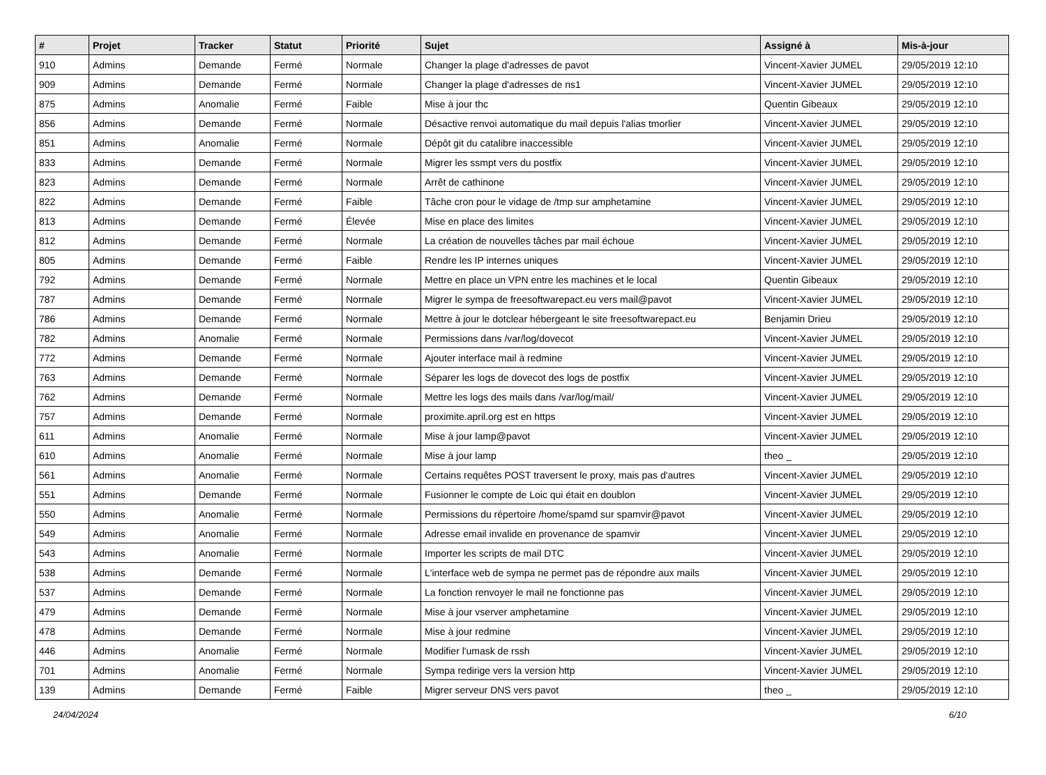| # | Projet | Tracker | Statut | Priorité | Sujet | Assigné à | Mis-à-jour |
| --- | --- | --- | --- | --- | --- | --- | --- |
| 910 | Admins | Demande | Fermé | Normale | Changer la plage d'adresses de pavot | Vincent-Xavier JUMEL | 29/05/2019 12:10 |
| 909 | Admins | Demande | Fermé | Normale | Changer la plage d'adresses de ns1 | Vincent-Xavier JUMEL | 29/05/2019 12:10 |
| 875 | Admins | Anomalie | Fermé | Faible | Mise à jour thc | Quentin Gibeaux | 29/05/2019 12:10 |
| 856 | Admins | Demande | Fermé | Normale | Désactive renvoi automatique du mail depuis l'alias tmorlier | Vincent-Xavier JUMEL | 29/05/2019 12:10 |
| 851 | Admins | Anomalie | Fermé | Normale | Dépôt git du catalibre inaccessible | Vincent-Xavier JUMEL | 29/05/2019 12:10 |
| 833 | Admins | Demande | Fermé | Normale | Migrer les ssmpt vers du postfix | Vincent-Xavier JUMEL | 29/05/2019 12:10 |
| 823 | Admins | Demande | Fermé | Normale | Arrêt de cathinone | Vincent-Xavier JUMEL | 29/05/2019 12:10 |
| 822 | Admins | Demande | Fermé | Faible | Tâche cron pour le vidage de /tmp sur amphetamine | Vincent-Xavier JUMEL | 29/05/2019 12:10 |
| 813 | Admins | Demande | Fermé | Élevée | Mise en place des limites | Vincent-Xavier JUMEL | 29/05/2019 12:10 |
| 812 | Admins | Demande | Fermé | Normale | La création de nouvelles tâches par mail échoue | Vincent-Xavier JUMEL | 29/05/2019 12:10 |
| 805 | Admins | Demande | Fermé | Faible | Rendre les IP internes uniques | Vincent-Xavier JUMEL | 29/05/2019 12:10 |
| 792 | Admins | Demande | Fermé | Normale | Mettre en place un VPN entre les machines et le local | Quentin Gibeaux | 29/05/2019 12:10 |
| 787 | Admins | Demande | Fermé | Normale | Migrer le sympa de freesoftwarepact.eu vers mail@pavot | Vincent-Xavier JUMEL | 29/05/2019 12:10 |
| 786 | Admins | Demande | Fermé | Normale | Mettre à jour le dotclear hébergeant le site freesoftwarepact.eu | Benjamin Drieu | 29/05/2019 12:10 |
| 782 | Admins | Anomalie | Fermé | Normale | Permissions dans /var/log/dovecot | Vincent-Xavier JUMEL | 29/05/2019 12:10 |
| 772 | Admins | Demande | Fermé | Normale | Ajouter interface mail à redmine | Vincent-Xavier JUMEL | 29/05/2019 12:10 |
| 763 | Admins | Demande | Fermé | Normale | Séparer les logs de dovecot des logs de postfix | Vincent-Xavier JUMEL | 29/05/2019 12:10 |
| 762 | Admins | Demande | Fermé | Normale | Mettre les logs des mails dans /var/log/mail/ | Vincent-Xavier JUMEL | 29/05/2019 12:10 |
| 757 | Admins | Demande | Fermé | Normale | proximite.april.org est en https | Vincent-Xavier JUMEL | 29/05/2019 12:10 |
| 611 | Admins | Anomalie | Fermé | Normale | Mise à jour lamp@pavot | Vincent-Xavier JUMEL | 29/05/2019 12:10 |
| 610 | Admins | Anomalie | Fermé | Normale | Mise à jour lamp | theo _ | 29/05/2019 12:10 |
| 561 | Admins | Anomalie | Fermé | Normale | Certains requêtes POST traversent le proxy, mais pas d'autres | Vincent-Xavier JUMEL | 29/05/2019 12:10 |
| 551 | Admins | Demande | Fermé | Normale | Fusionner le compte de Loic qui était en doublon | Vincent-Xavier JUMEL | 29/05/2019 12:10 |
| 550 | Admins | Anomalie | Fermé | Normale | Permissions du répertoire /home/spamd sur spamvir@pavot | Vincent-Xavier JUMEL | 29/05/2019 12:10 |
| 549 | Admins | Anomalie | Fermé | Normale | Adresse email invalide en provenance de spamvir | Vincent-Xavier JUMEL | 29/05/2019 12:10 |
| 543 | Admins | Anomalie | Fermé | Normale | Importer les scripts de mail DTC | Vincent-Xavier JUMEL | 29/05/2019 12:10 |
| 538 | Admins | Demande | Fermé | Normale | L'interface web de sympa ne permet pas de répondre aux mails | Vincent-Xavier JUMEL | 29/05/2019 12:10 |
| 537 | Admins | Demande | Fermé | Normale | La fonction renvoyer le mail ne fonctionne pas | Vincent-Xavier JUMEL | 29/05/2019 12:10 |
| 479 | Admins | Demande | Fermé | Normale | Mise à jour vserver amphetamine | Vincent-Xavier JUMEL | 29/05/2019 12:10 |
| 478 | Admins | Demande | Fermé | Normale | Mise à jour redmine | Vincent-Xavier JUMEL | 29/05/2019 12:10 |
| 446 | Admins | Anomalie | Fermé | Normale | Modifier l'umask de rssh | Vincent-Xavier JUMEL | 29/05/2019 12:10 |
| 701 | Admins | Anomalie | Fermé | Normale | Sympa redirige vers la version http | Vincent-Xavier JUMEL | 29/05/2019 12:10 |
| 139 | Admins | Demande | Fermé | Faible | Migrer serveur DNS vers pavot | theo _ | 29/05/2019 12:10 |
24/04/2024 6/10